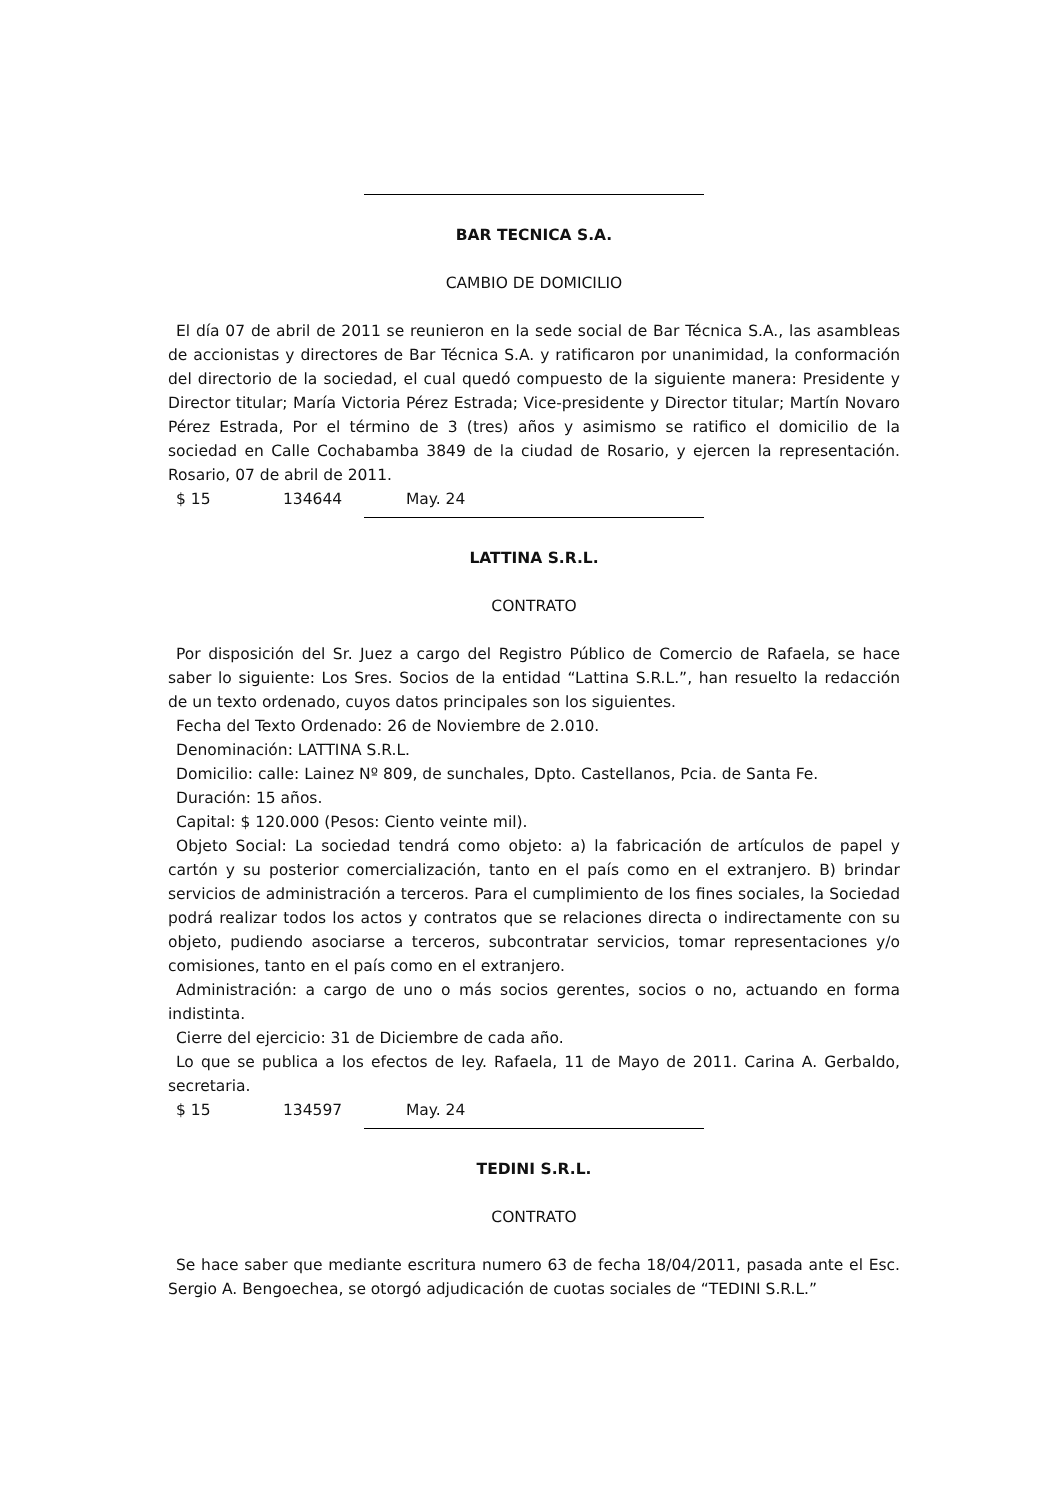BAR TECNICA S.A.
CAMBIO DE DOMICILIO
El día 07 de abril de 2011 se reunieron en la sede social de Bar Técnica S.A., las asambleas de accionistas y directores de Bar Técnica S.A. y ratificaron por unanimidad, la conformación del directorio de la sociedad, el cual quedó compuesto de la siguiente manera: Presidente y Director titular; María Victoria Pérez Estrada; Vice-presidente y Director titular; Martín Novaro Pérez Estrada, Por el término de 3 (tres) años y asimismo se ratifico el domicilio de la sociedad en Calle Cochabamba 3849 de la ciudad de Rosario, y ejercen la representación. Rosario, 07 de abril de 2011.
$ 15 134644 May. 24
LATTINA S.R.L.
CONTRATO
Por disposición del Sr. Juez a cargo del Registro Público de Comercio de Rafaela, se hace saber lo siguiente: Los Sres. Socios de la entidad “Lattina S.R.L.”, han resuelto la redacción de un texto ordenado, cuyos datos principales son los siguientes.
Fecha del Texto Ordenado: 26 de Noviembre de 2.010.
Denominación: LATTINA S.R.L.
Domicilio: calle: Lainez Nº 809, de sunchales, Dpto. Castellanos, Pcia. de Santa Fe.
Duración: 15 años.
Capital: $ 120.000 (Pesos: Ciento veinte mil).
Objeto Social: La sociedad tendrá como objeto: a) la fabricación de artículos de papel y cartón y su posterior comercialización, tanto en el país como en el extranjero. B) brindar servicios de administración a terceros. Para el cumplimiento de los fines sociales, la Sociedad podrá realizar todos los actos y contratos que se relaciones directa o indirectamente con su objeto, pudiendo asociarse a terceros, subcontratar servicios, tomar representaciones y/o comisiones, tanto en el país como en el extranjero.
Administración: a cargo de uno o más socios gerentes, socios o no, actuando en forma indistinta.
Cierre del ejercicio: 31 de Diciembre de cada año.
Lo que se publica a los efectos de ley. Rafaela, 11 de Mayo de 2011. Carina A. Gerbaldo, secretaria.
$ 15 134597 May. 24
TEDINI S.R.L.
CONTRATO
Se hace saber que mediante escritura numero 63 de fecha 18/04/2011, pasada ante el Esc. Sergio A. Bengoechea, se otorgó adjudicación de cuotas sociales de “TEDINI S.R.L.”